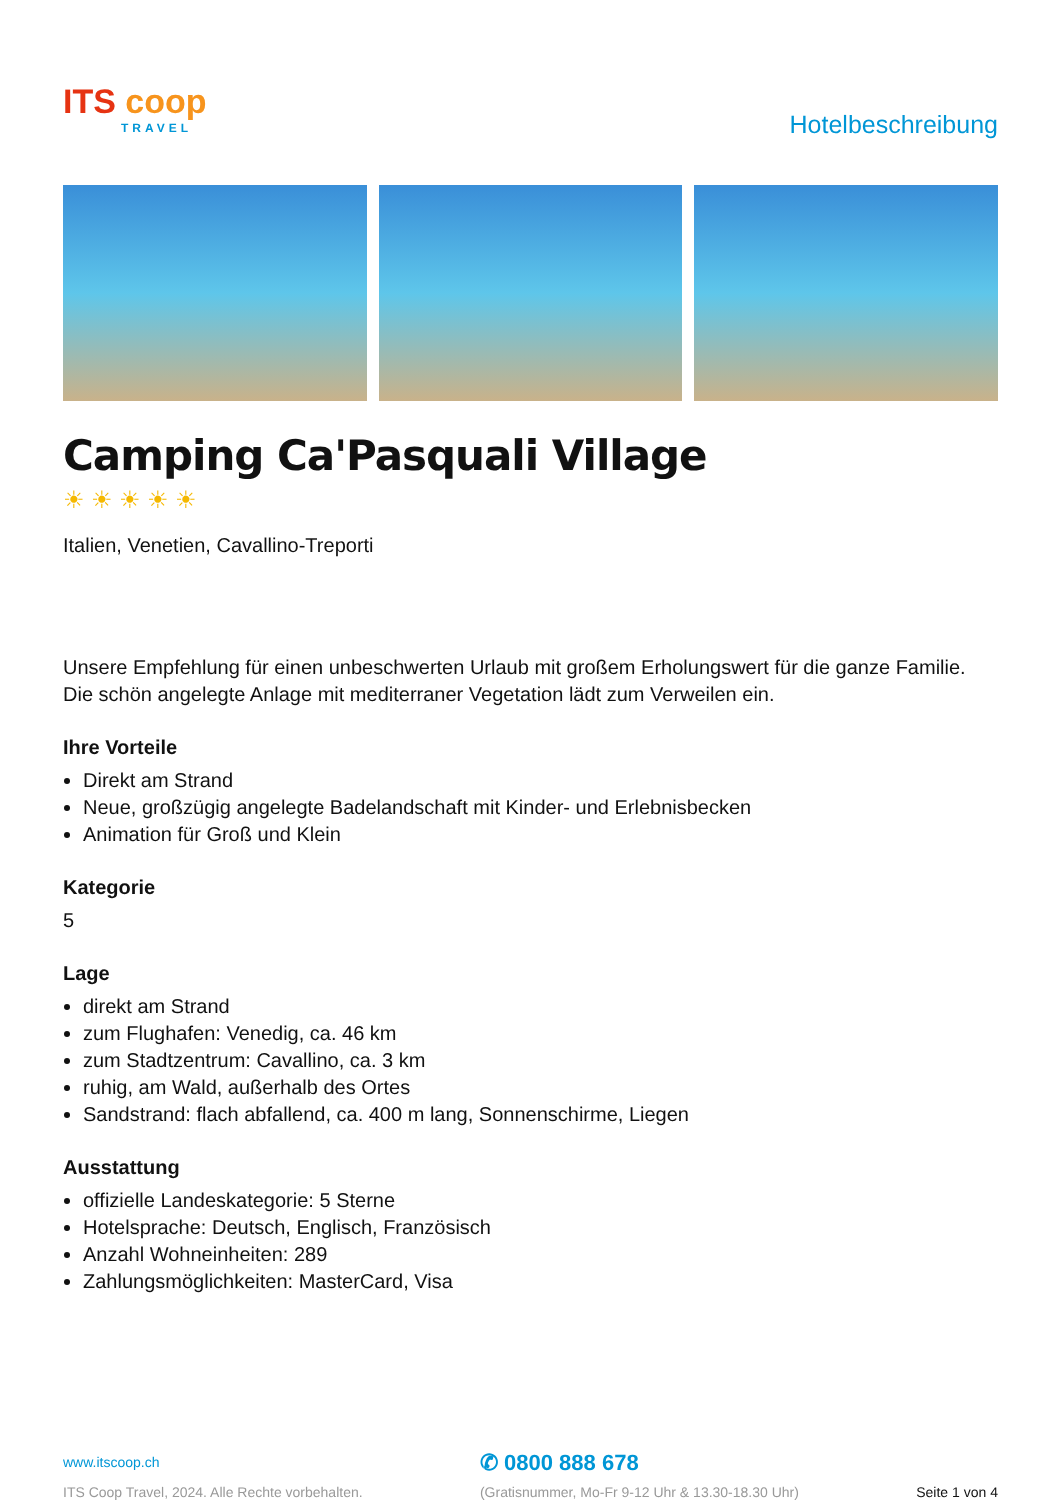ITS coop
TRAVEL
Hotelbeschreibung
Camping Ca'Pasquali Village
☀☀☀☀☀
Italien, Venetien, Cavallino-Treporti
Unsere Empfehlung für einen unbeschwerten Urlaub mit großem Erholungswert für die ganze Familie. Die schön angelegte Anlage mit mediterraner Vegetation lädt zum Verweilen ein.
Ihre Vorteile
Direkt am Strand
Neue, großzügig angelegte Badelandschaft mit Kinder- und Erlebnisbecken
Animation für Groß und Klein
Kategorie
5
Lage
direkt am Strand
zum Flughafen: Venedig, ca. 46 km
zum Stadtzentrum: Cavallino, ca. 3 km
ruhig, am Wald, außerhalb des Ortes
Sandstrand: flach abfallend, ca. 400 m lang, Sonnenschirme, Liegen
Ausstattung
offizielle Landeskategorie: 5 Sterne
Hotelsprache: Deutsch, Englisch, Französisch
Anzahl Wohneinheiten: 289
Zahlungsmöglichkeiten: MasterCard, Visa
www.itscoop.ch
ITS Coop Travel, 2024. Alle Rechte vorbehalten.
✆ 0800 888 678
(Gratisnummer, Mo-Fr 9-12 Uhr & 13.30-18.30 Uhr)
Seite 1 von 4